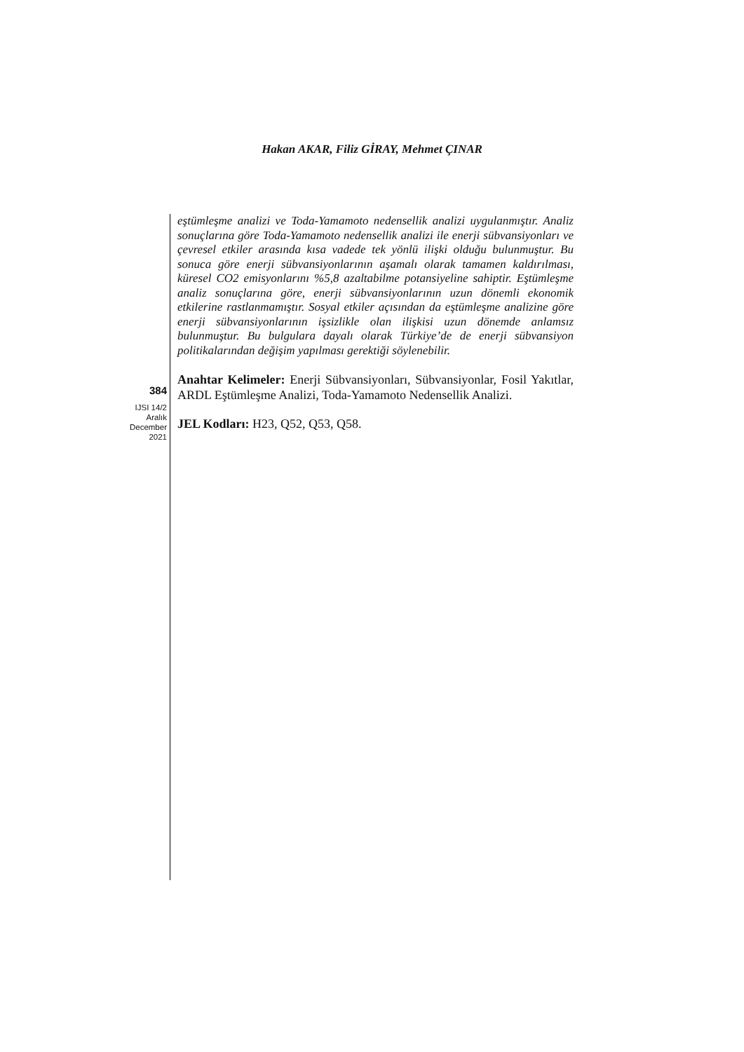Hakan AKAR, Filiz GİRAY, Mehmet ÇINAR
384
IJSI 14/2
Aralık
December
2021
eştümleşme analizi ve Toda-Yamamoto nedensellik analizi uygulanmıştır. Analiz sonuçlarına göre Toda-Yamamoto nedensellik analizi ile enerji sübvansiyonları ve çevresel etkiler arasında kısa vadede tek yönlü ilişki olduğu bulunmuştur. Bu sonuca göre enerji sübvansiyonlarının aşamalı olarak tamamen kaldırılması, küresel CO2 emisyonlarını %5,8 azaltabilme potansiyeline sahiptir. Eştümleşme analiz sonuçlarına göre, enerji sübvansiyonlarının uzun dönemli ekonomik etkilerine rastlanmamıştır. Sosyal etkiler açısından da eştümleşme analizine göre enerji sübvansiyonlarının işsizlikle olan ilişkisi uzun dönemde anlamsız bulunmuştur. Bu bulgulara dayalı olarak Türkiye’de de enerji sübvansiyon politikalarından değişim yapılması gerektiği söylenebilir.
Anahtar Kelimeler: Enerji Sübvansiyonları, Sübvansiyonlar, Fosil Yakıtlar, ARDL Eştümleşme Analizi, Toda-Yamamoto Nedensellik Analizi.
JEL Kodları: H23, Q52, Q53, Q58.